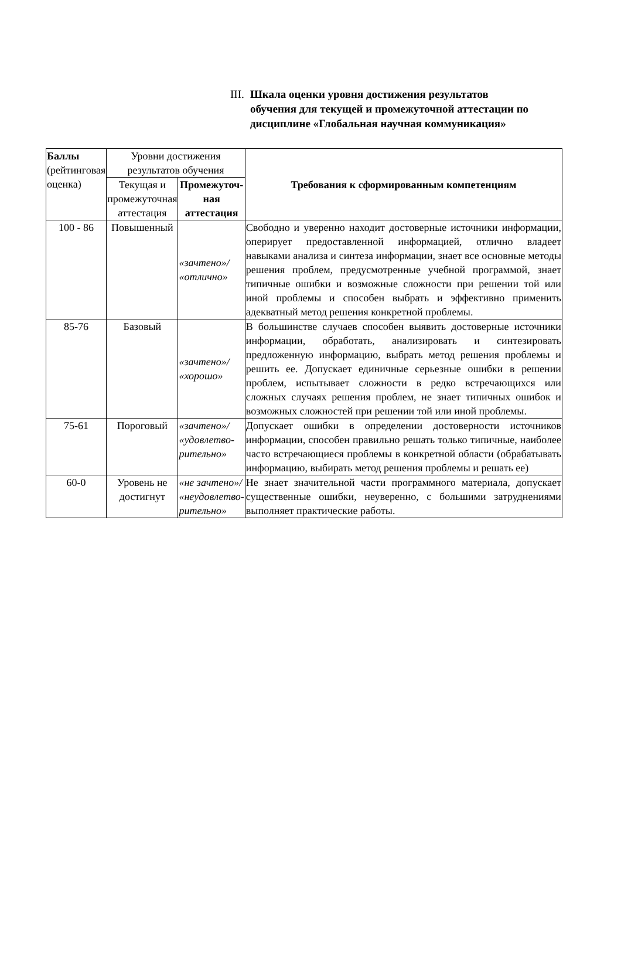III. Шкала оценки уровня достижения результатов обучения для текущей и промежуточной аттестации по дисциплине «Глобальная научная коммуникация»
| Баллы (рейтинговая оценка) | Уровни достижения результатов обучения | | Требования к сформированным компетенциям |
| --- | --- | --- | --- |
| | Текущая и промежуточная аттестация | Промежу­точ-ная аттестация | |
| 100 - 86 | Повышенный | «зачтено»/ «отлично» | Свободно и уверенно находит достоверные источники информации, оперирует предоставленной информацией, отлично владеет навыками анализа и синтеза информации, знает все основные методы решения проблем, предусмотренные учебной программой, знает типичные ошибки и возможные сложности при решении той или иной проблемы и способен выбрать и эффективно применить адекватный метод решения конкретной проблемы. |
| 85-76 | Базовый | «зачтено»/ «хорошо» | В большинстве случаев способен выявить достоверные источники информации, обработать, анализировать и синтезировать предложенную информацию, выбрать метод решения проблемы и решить ее. Допускает единичные серьезные ошибки в решении проблем, испытывает сложности в редко встречающихся или сложных случаях решения проблем, не знает типичных ошибок и возможных сложностей при решении той или иной проблемы. |
| 75-61 | Пороговый | «зачтено»/ «удовлетво­рительно» | Допускает ошибки в определении достоверности источников информации, способен правильно решать только типичные, наиболее часто встречающиеся проблемы в конкретной области (обрабатывать информацию, выбирать метод решения проблемы и решать ее) |
| 60-0 | Уровень не достигнут | «не зачтено»/ «неудовлетво­рительно» | Не знает значительной части программного материала, допускает существенные ошибки, неуверенно, с большими затруднениями выполняет практические работы. |